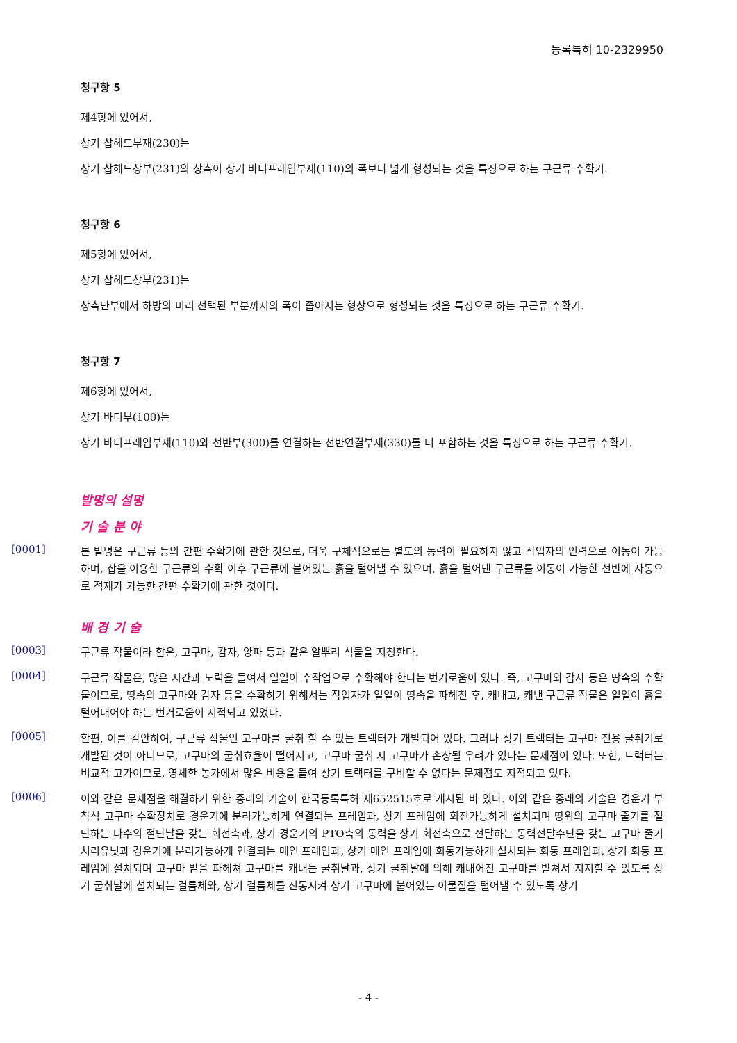등록특허 10-2329950
청구항 5
제4항에 있어서,
상기 삽헤드부재(230)는
상기 삽헤드상부(231)의 상측이 상기 바디프레임부재(110)의 폭보다 넓게 형성되는 것을 특징으로 하는 구근류 수확기.
청구항 6
제5항에 있어서,
상기 삽헤드상부(231)는
상측단부에서 하방의 미리 선택된 부분까지의 폭이 좁아지는 형상으로 형성되는 것을 특징으로 하는 구근류 수확기.
청구항 7
제6항에 있어서,
상기 바디부(100)는
상기 바디프레임부재(110)와 선반부(300)를 연결하는 선반연결부재(330)를 더 포함하는 것을 특징으로 하는 구근류 수확기.
발명의 설명
기 술 분 야
[0001]
본 발명은 구근류 등의 간편 수확기에 관한 것으로, 더욱 구체적으로는 별도의 동력이 필요하지 않고 작업자의 인력으로 이동이 가능하며, 삽을 이용한 구근류의 수확 이후 구근류에 붙어있는 흙을 털어낼 수 있으며, 흙을 털어낸 구근류를 이동이 가능한 선반에 자동으로 적재가 가능한 간편 수확기에 관한 것이다.
배 경 기 술
[0003]
구근류 작물이라 함은, 고구마, 감자, 양파 등과 같은 알뿌리 식물을 지칭한다.
[0004]
구근류 작물은, 많은 시간과 노력을 들여서 일일이 수작업으로 수확해야 한다는 번거로움이 있다. 즉, 고구마와 감자 등은 땅속의 수확물이므로, 땅속의 고구마와 감자 등을 수확하기 위해서는 작업자가 일일이 땅속을 파헤친 후, 캐내고, 캐낸 구근류 작물은 일일이 흙을 털어내어야 하는 번거로움이 지적되고 있었다.
[0005]
한편, 이를 감안하여, 구근류 작물인 고구마를 굴취 할 수 있는 트랙터가 개발되어 있다. 그러나 상기 트랙터는 고구마 전용 굴취기로 개발된 것이 아니므로, 고구마의 굴취효율이 떨어지고, 고구마 굴취 시 고구마가 손상될 우려가 있다는 문제점이 있다. 또한, 트랙터는 비교적 고가이므로, 영세한 농가에서 많은 비용을 들여 상기 트랙터를 구비할 수 없다는 문제점도 지적되고 있다.
[0006]
이와 같은 문제점을 해결하기 위한 종래의 기술이 한국등록특허 제652515호로 개시된 바 있다. 이와 같은 종래의 기술은 경운기 부착식 고구마 수확장치로 경운기에 분리가능하게 연결되는 프레임과, 상기 프레임에 회전가능하게 설치되며 땅위의 고구마 줄기를 절단하는 다수의 절단날을 갖는 회전축과, 상기 경운기의 PTO축의 동력을 상기 회전축으로 전달하는 동력전달수단을 갖는 고구마 줄기 처리유닛과 경운기에 분리가능하게 연결되는 메인 프레임과, 상기 메인 프레임에 회동가능하게 설치되는 회동 프레임과, 상기 회동 프레임에 설치되며 고구마 밭을 파헤쳐 고구마를 캐내는 굴취날과, 상기 굴취날에 의해 캐내어진 고구마를 받쳐서 지지할 수 있도록 상기 굴취날에 설치되는 걸름체와, 상기 걸름체를 진동시켜 상기 고구마에 붙어있는 이물질을 털어낼 수 있도록 상기
- 4 -